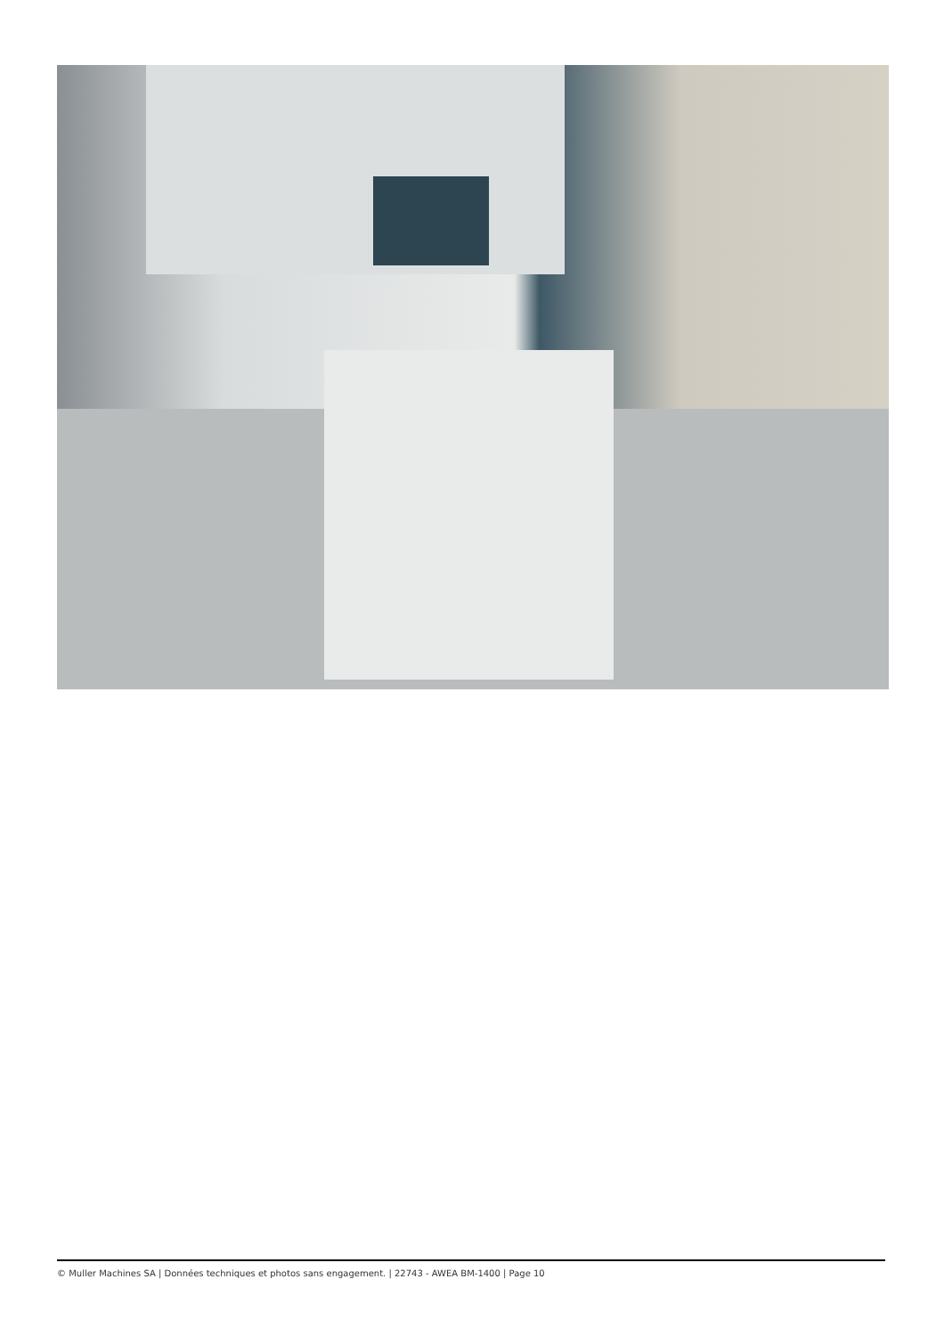© Muller Machines SA | Données techniques et photos sans engagement. | 22743 - AWEA BM-1400 | Page 10